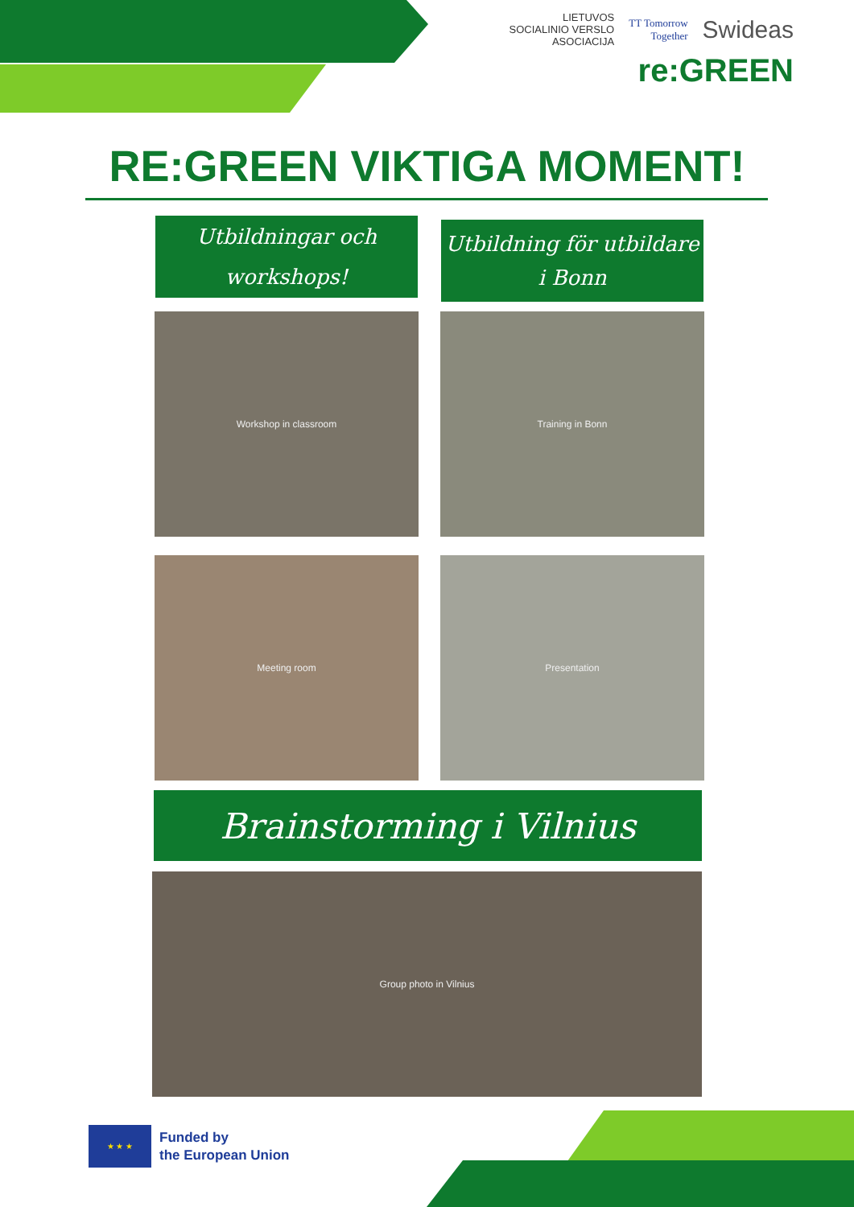LIETUVOS
SOCIALINIO VERSLO
ASOCIACIJA TT Tomorrow
Together Swideas
re:GREEN
RE:GREEN VIKTIGA MOMENT!
Utbildningar och
workshops!
Utbildning för utbildare
i Bonn
Workshop in classroom Training in Bonn
Meeting room Presentation
Brainstorming i Vilnius
Group photo in Vilnius
★ ★ ★
Funded by
the European Union